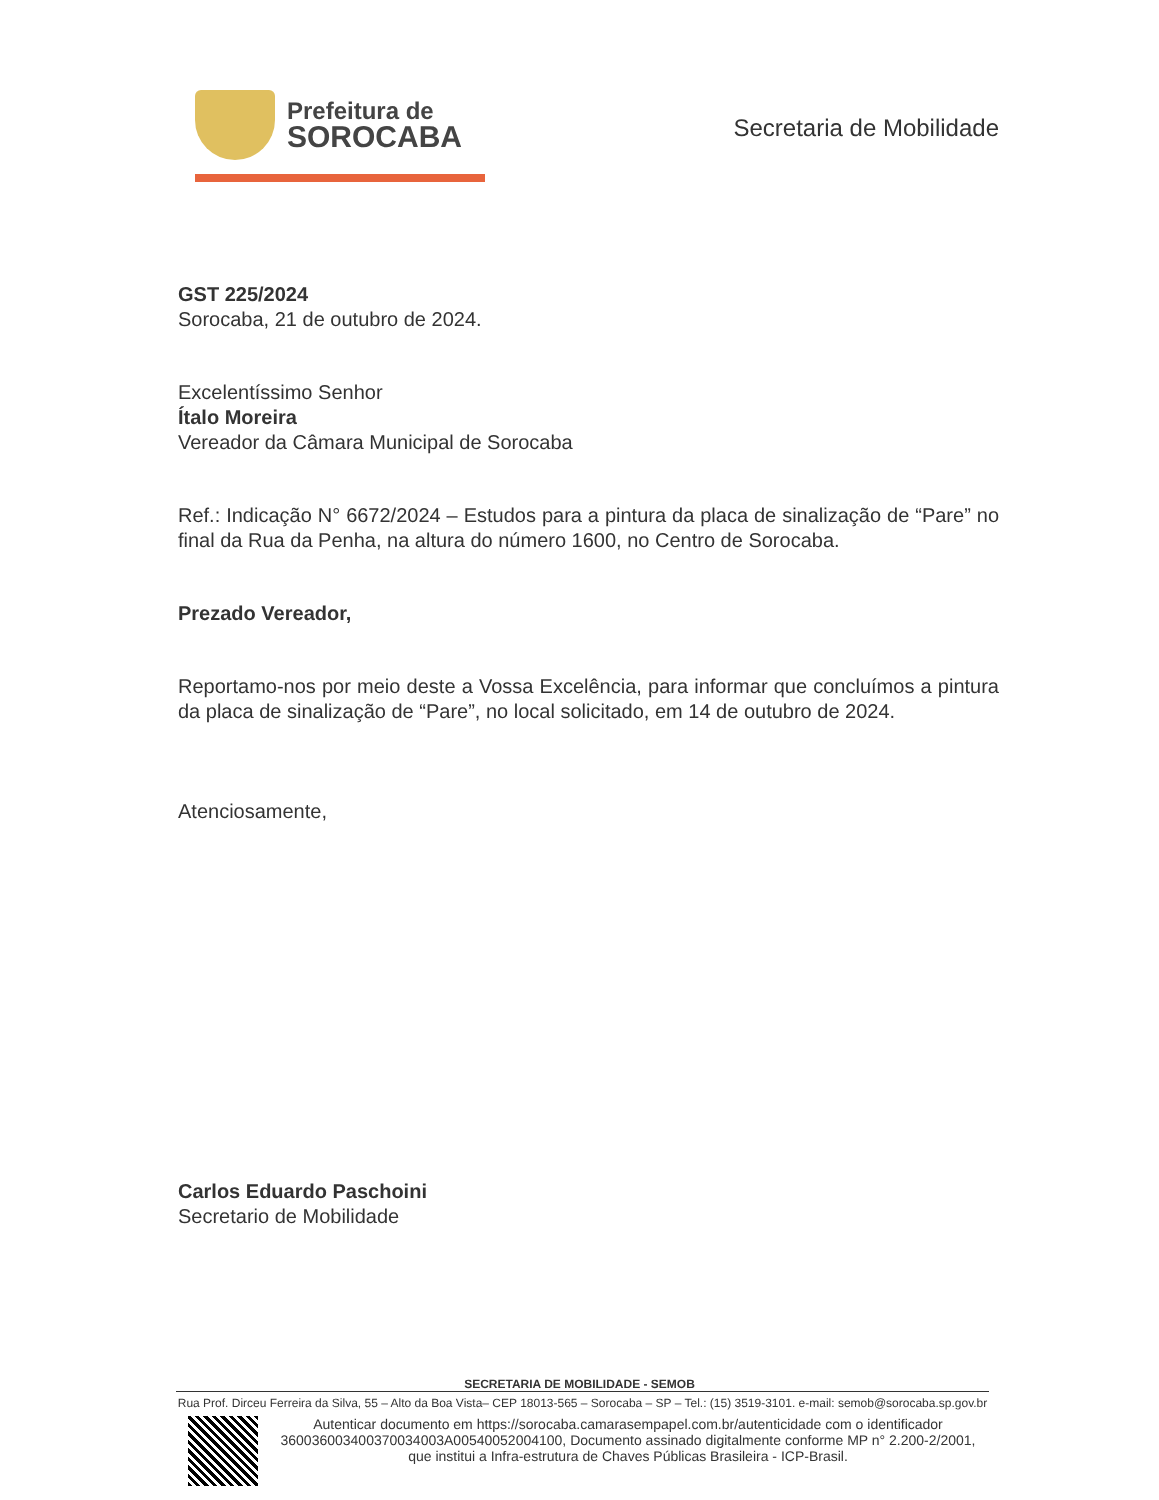Prefeitura de
SOROCABA
Secretaria de Mobilidade
GST 225/2024
Sorocaba, 21 de outubro de 2024.
Excelentíssimo Senhor
Ítalo Moreira
Vereador da Câmara Municipal de Sorocaba
Ref.: Indicação N° 6672/2024 – Estudos para a pintura da placa de sinalização de “Pare” no final da Rua da Penha, na altura do número 1600, no Centro de Sorocaba.
Prezado Vereador,
Reportamo-nos por meio deste a Vossa Excelência, para informar que concluímos a pintura da placa de sinalização de “Pare”, no local solicitado, em 14 de outubro de 2024.
Atenciosamente,
Carlos Eduardo Paschoini
Secretario de Mobilidade
SECRETARIA DE MOBILIDADE - SEMOB
Rua Prof. Dirceu Ferreira da Silva, 55 – Alto da Boa Vista– CEP 18013-565 – Sorocaba – SP – Tel.: (15) 3519-3101. e-mail: semob@sorocaba.sp.gov.br
Autenticar documento em https://sorocaba.camarasempapel.com.br/autenticidade com o identificador 360036003400370034003A00540052004100, Documento assinado digitalmente conforme MP n° 2.200-2/2001, que institui a Infra-estrutura de Chaves Públicas Brasileira - ICP-Brasil.